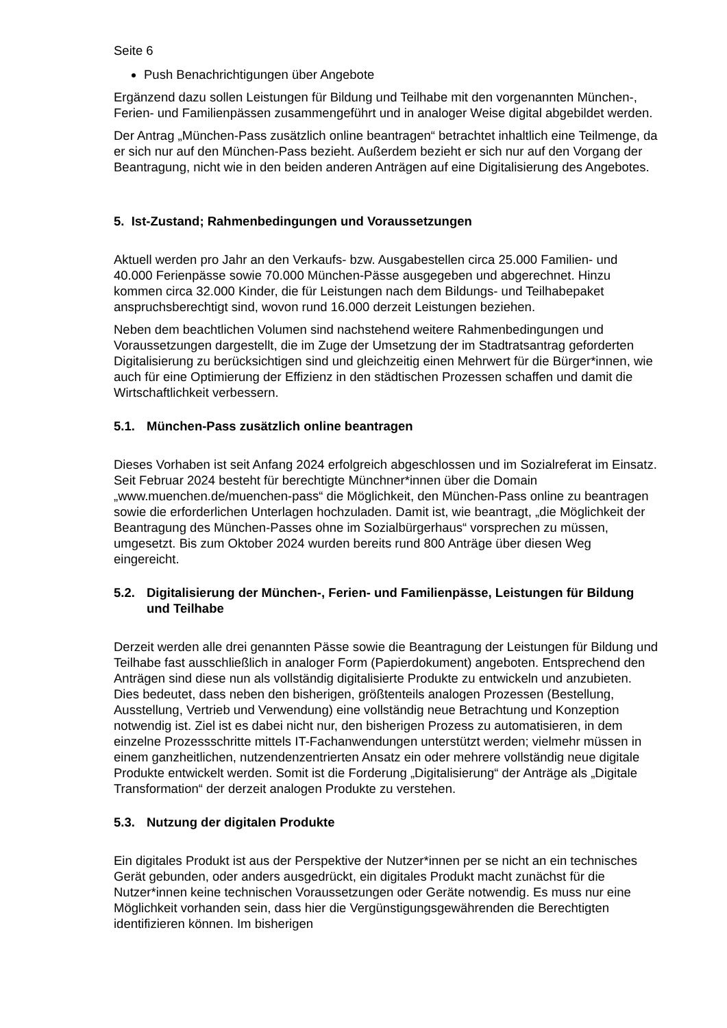Seite 6
Push Benachrichtigungen über Angebote
Ergänzend dazu sollen Leistungen für Bildung und Teilhabe mit den vorgenannten München-, Ferien- und Familienpässen zusammengeführt und in analoger Weise digital abgebildet werden.
Der Antrag „München-Pass zusätzlich online beantragen“ betrachtet inhaltlich eine Teilmenge, da er sich nur auf den München-Pass bezieht. Außerdem bezieht er sich nur auf den Vorgang der Beantragung, nicht wie in den beiden anderen Anträgen auf eine Digitalisierung des Angebotes.
5. Ist-Zustand; Rahmenbedingungen und Voraussetzungen
Aktuell werden pro Jahr an den Verkaufs- bzw. Ausgabestellen circa 25.000 Familien- und 40.000 Ferienpässe sowie 70.000 München-Pässe ausgegeben und abgerechnet. Hinzu kommen circa 32.000 Kinder, die für Leistungen nach dem Bildungs- und Teilhabepaket anspruchsberechtigt sind, wovon rund 16.000 derzeit Leistungen beziehen.
Neben dem beachtlichen Volumen sind nachstehend weitere Rahmenbedingungen und Voraussetzungen dargestellt, die im Zuge der Umsetzung der im Stadtratsantrag geforderten Digitalisierung zu berücksichtigen sind und gleichzeitig einen Mehrwert für die Bürger*innen, wie auch für eine Optimierung der Effizienz in den städtischen Prozessen schaffen und damit die Wirtschaftlichkeit verbessern.
5.1. München-Pass zusätzlich online beantragen
Dieses Vorhaben ist seit Anfang 2024 erfolgreich abgeschlossen und im Sozialreferat im Einsatz. Seit Februar 2024 besteht für berechtigte Münchner*innen über die Domain „www.muenchen.de/muenchen-pass“ die Möglichkeit, den München-Pass online zu beantragen sowie die erforderlichen Unterlagen hochzuladen. Damit ist, wie beantragt, „die Möglichkeit der Beantragung des München-Passes ohne im Sozialbürgerhaus“ vorsprechen zu müssen, umgesetzt. Bis zum Oktober 2024 wurden bereits rund 800 Anträge über diesen Weg eingereicht.
5.2. Digitalisierung der München-, Ferien- und Familienpässe, Leistungen für Bildung und Teilhabe
Derzeit werden alle drei genannten Pässe sowie die Beantragung der Leistungen für Bildung und Teilhabe fast ausschließlich in analoger Form (Papierdokument) angeboten. Entsprechend den Anträgen sind diese nun als vollständig digitalisierte Produkte zu entwickeln und anzubieten. Dies bedeutet, dass neben den bisherigen, größtenteils analogen Prozessen (Bestellung, Ausstellung, Vertrieb und Verwendung) eine vollständig neue Betrachtung und Konzeption notwendig ist. Ziel ist es dabei nicht nur, den bisherigen Prozess zu automatisieren, in dem einzelne Prozessschritte mittels IT-Fachanwendungen unterstützt werden; vielmehr müssen in einem ganzheitlichen, nutzendenzentrierten Ansatz ein oder mehrere vollständig neue digitale Produkte entwickelt werden. Somit ist die Forderung „Digitalisierung“ der Anträge als „Digitale Transformation“ der derzeit analogen Produkte zu verstehen.
5.3. Nutzung der digitalen Produkte
Ein digitales Produkt ist aus der Perspektive der Nutzer*innen per se nicht an ein technisches Gerät gebunden, oder anders ausgedrückt, ein digitales Produkt macht zunächst für die Nutzer*innen keine technischen Voraussetzungen oder Geräte notwendig. Es muss nur eine Möglichkeit vorhanden sein, dass hier die Vergünstigungsgewährenden die Berechtigten identifizieren können. Im bisherigen